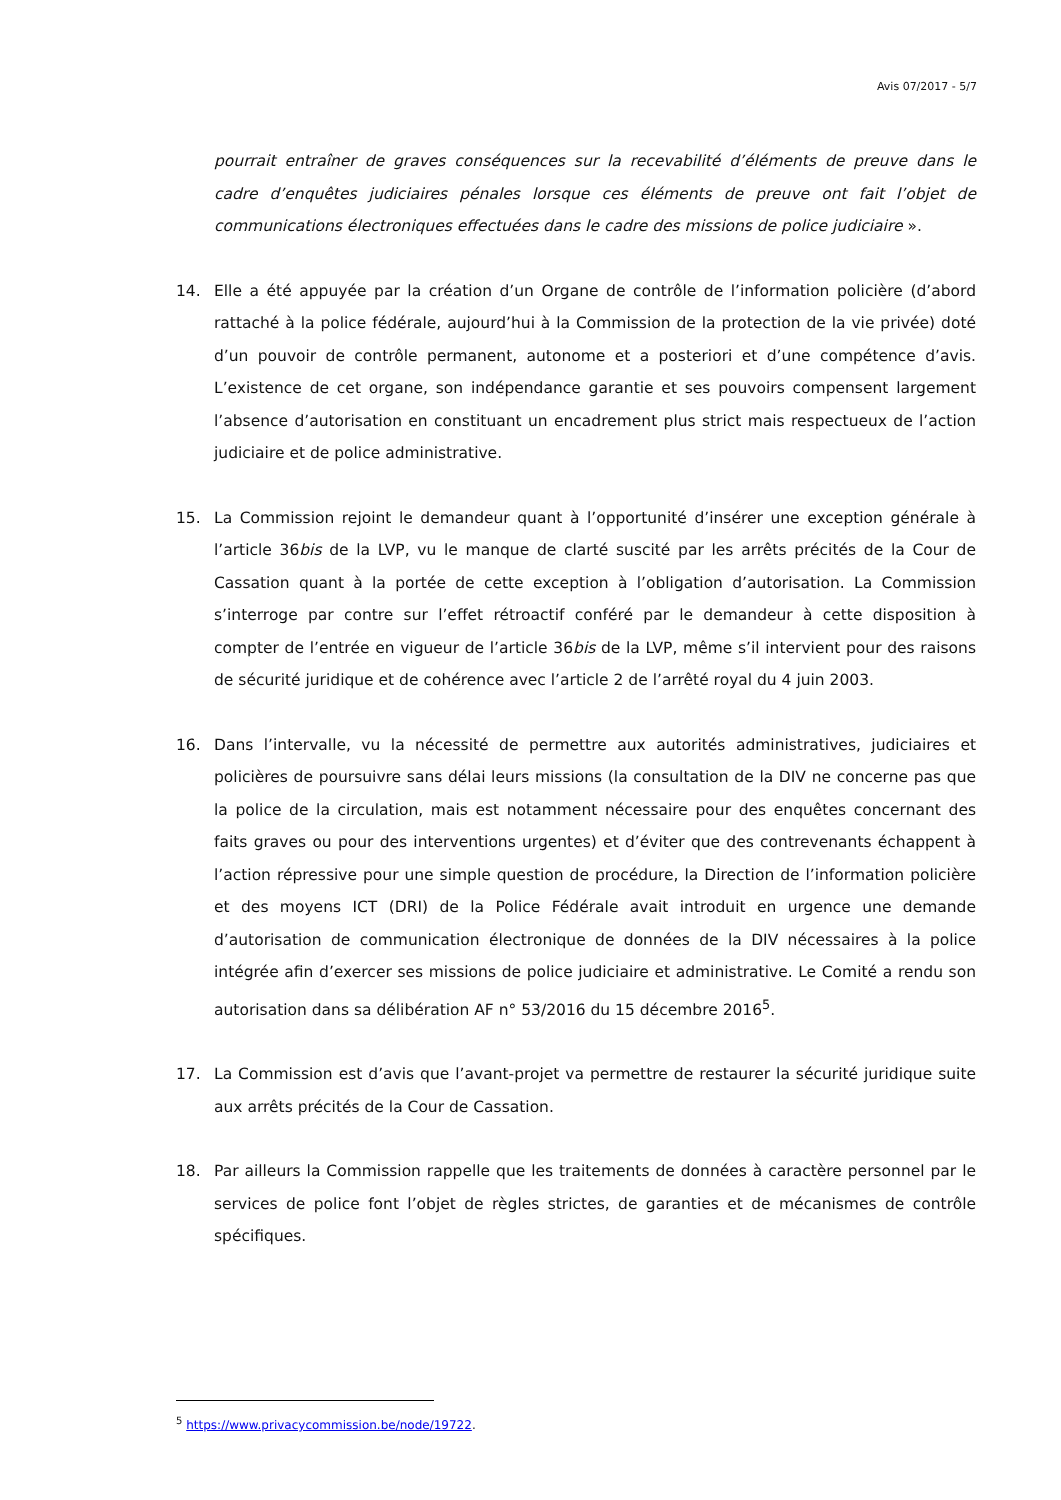Avis 07/2017 - 5/7
pourrait entraîner de graves conséquences sur la recevabilité d’éléments de preuve dans le cadre d’enquêtes judiciaires pénales lorsque ces éléments de preuve ont fait l’objet de communications électroniques effectuées dans le cadre des missions de police judiciaire ».
14. Elle a été appuyée par la création d’un Organe de contrôle de l’information policière (d’abord rattaché à la police fédérale, aujourd’hui à la Commission de la protection de la vie privée) doté d’un pouvoir de contrôle permanent, autonome et a posteriori et d’une compétence d’avis. L’existence de cet organe, son indépendance garantie et ses pouvoirs compensent largement l’absence d’autorisation en constituant un encadrement plus strict mais respectueux de l’action judiciaire et de police administrative.
15. La Commission rejoint le demandeur quant à l’opportunité d’insérer une exception générale à l’article 36bis de la LVP, vu le manque de clarté suscité par les arrêts précités de la Cour de Cassation quant à la portée de cette exception à l’obligation d’autorisation. La Commission s’interroge par contre sur l’effet rétroactif conféré par le demandeur à cette disposition à compter de l’entrée en vigueur de l’article 36bis de la LVP, même s’il intervient pour des raisons de sécurité juridique et de cohérence avec l’article 2 de l’arrêté royal du 4 juin 2003.
16. Dans l’intervalle, vu la nécessité de permettre aux autorités administratives, judiciaires et policières de poursuivre sans délai leurs missions (la consultation de la DIV ne concerne pas que la police de la circulation, mais est notamment nécessaire pour des enquêtes concernant des faits graves ou pour des interventions urgentes) et d’éviter que des contrevenants échappent à l’action répressive pour une simple question de procédure, la Direction de l’information policière et des moyens ICT (DRI) de la Police Fédérale avait introduit en urgence une demande d’autorisation de communication électronique de données de la DIV nécessaires à la police intégrée afin d’exercer ses missions de police judiciaire et administrative. Le Comité a rendu son autorisation dans sa délibération AF n° 53/2016 du 15 décembre 2016<sup>5</sup>.
17. La Commission est d’avis que l’avant-projet va permettre de restaurer la sécurité juridique suite aux arrêts précités de la Cour de Cassation.
18. Par ailleurs la Commission rappelle que les traitements de données à caractère personnel par le services de police font l’objet de règles strictes, de garanties et de mécanismes de contrôle spécifiques.
<sup>5</sup> https://www.privacycommission.be/node/19722.